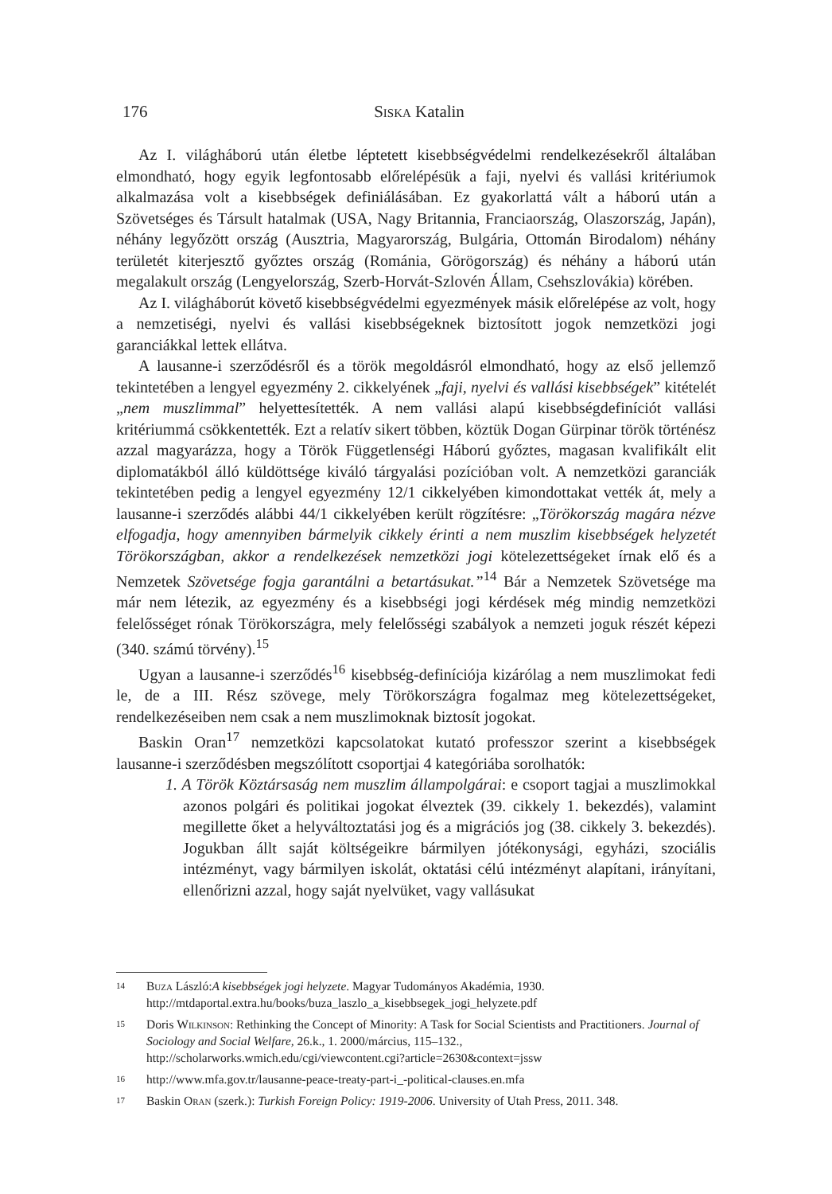176 Siska Katalin
Az I. világháború után életbe léptetett kisebbségvédelmi rendelkezésekről általában elmondható, hogy egyik legfontosabb előrelépésük a faji, nyelvi és vallási kritériumok alkalmazása volt a kisebbségek definiálásában. Ez gyakorlattá vált a háború után a Szövetséges és Társult hatalmak (USA, Nagy Britannia, Franciaország, Olaszország, Japán), néhány legyőzött ország (Ausztria, Magyarország, Bulgária, Ottomán Birodalom) néhány területét kiterjesztő győztes ország (Románia, Görögország) és néhány a háború után megalakult ország (Lengyelország, Szerb-Horvát-Szlovén Állam, Csehszlovákia) körében.
Az I. világháborút követő kisebbségvédelmi egyezmények másik előrelépése az volt, hogy a nemzetiségi, nyelvi és vallási kisebbségeknek biztosított jogok nemzetközi jogi garanciákkal lettek ellátva.
A lausanne-i szerződésről és a török megoldásról elmondható, hogy az első jellemző tekintetében a lengyel egyezmény 2. cikkelyének „faji, nyelvi és vallási kisebbségek” kitételét „nem muszlimmal” helyettesítették. A nem vallási alapú kisebbségdefiníciót vallási kritériummá csökkentették. Ezt a relatív sikert többen, köztük Dogan Gürpinar török történész azzal magyarázza, hogy a Török Függetlenségi Háború győztes, magasan kvalifikált elit diplomatákból álló küldöttsége kiváló tárgyalási pozícióban volt. A nemzetközi garanciák tekintetében pedig a lengyel egyezmény 12/1 cikkelyében kimondottakat vették át, mely a lausanne-i szerződés alábbi 44/1 cikkelyében került rögzítésre: „Törökország magára nézve elfogadja, hogy amennyiben bármelyik cikkely érinti a nem muszlim kisebbségek helyzetét Törökországban, akkor a rendelkezések nemzetközi jogi kötelezettségeket írnak elő és a Nemzetek Szövetsége fogja garantálni a betartásukat.”<sup>14</sup> Bár a Nemzetek Szövetsége ma már nem létezik, az egyezmény és a kisebbségi jogi kérdések még mindig nemzetközi felelősséget rónak Törökországra, mely felelősségi szabályok a nemzeti joguk részét képezi (340. számú törvény).<sup>15</sup>
Ugyan a lausanne-i szerződés<sup>16</sup> kisebbség-definíciója kizárólag a nem muszlimokat fedi le, de a III. Rész szövege, mely Törökországra fogalmaz meg kötelezettségeket, rendelkezéseiben nem csak a nem muszlimoknak biztosít jogokat.
Baskin Oran<sup>17</sup> nemzetközi kapcsolatokat kutató professzor szerint a kisebbségek lausanne-i szerződésben megszólított csoportjai 4 kategóriába sorolhatók:
1. A Török Köztársaság nem muszlim állampolgárai: e csoport tagjai a muszlimokkal azonos polgári és politikai jogokat élveztek (39. cikkely 1. bekezdés), valamint megillette őket a helyváltoztatási jog és a migrációs jog (38. cikkely 3. bekezdés). Jogukban állt saját költségeikre bármilyen jótékonysági, egyházi, szociális intézményt, vagy bármilyen iskolát, oktatási célú intézményt alapítani, irányítani, ellenőrizni azzal, hogy saját nyelvüket, vagy vallásukat
14 Buza László:A kisebbségek jogi helyzete. Magyar Tudományos Akadémia, 1930. http://mtdaportal.extra.hu/books/buza_laszlo_a_kisebbsegek_jogi_helyzete.pdf
15 Doris Wilkinson: Rethinking the Concept of Minority: A Task for Social Scientists and Practitioners. Journal of Sociology and Social Welfare, 26.k., 1. 2000/március, 115–132., http://scholarworks.wmich.edu/cgi/viewcontent.cgi?article=2630&context=jssw
16 http://www.mfa.gov.tr/lausanne-peace-treaty-part-i_-political-clauses.en.mfa
17 Baskin Oran (szerk.): Turkish Foreign Policy: 1919-2006. University of Utah Press, 2011. 348.